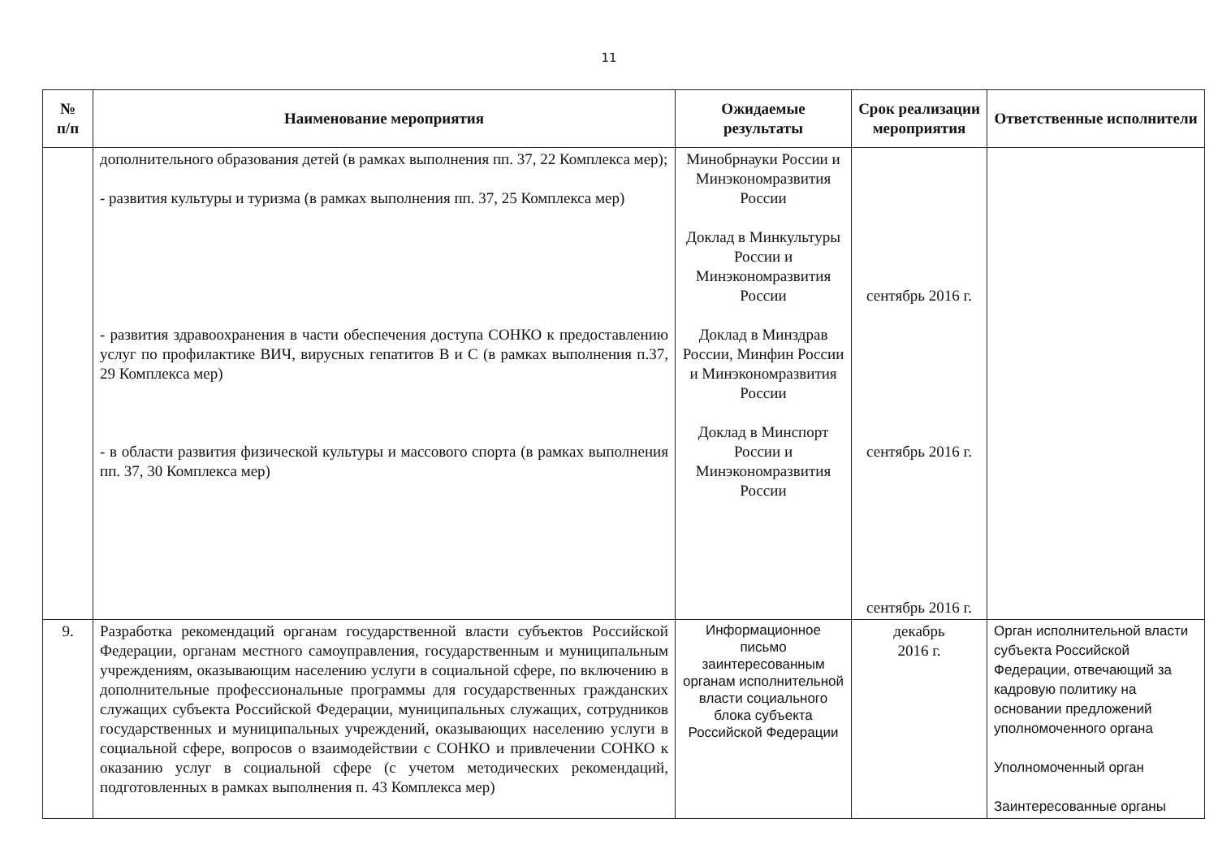11
| № п/п | Наименование мероприятия | Ожидаемые результаты | Срок реализации мероприятия | Ответственные исполнители |
| --- | --- | --- | --- | --- |
| | дополнительного образования детей (в рамках выполнения пп. 37, 22 Комплекса мер); - развития культуры и туризма (в рамках выполнения пп. 37, 25 Комплекса мер) - развития здравоохранения в части обеспечения доступа СОНКО к предоставлению услуг по профилактике ВИЧ, вирусных гепатитов В и С (в рамках выполнения п.37, 29 Комплекса мер) - в области развития физической культуры и массового спорта (в рамках выполнения пп. 37, 30 Комплекса мер) | Минобрнауки России и Минэкономразвития России Доклад в Минкультуры России и Минэкономразвития России Доклад в Минздрав России, Минфин России и Минэкономразвития России Доклад в Минспорт России и Минэкономразвития России | сентябрь 2016 г. сентябрь 2016 г. сентябрь 2016 г. | |
| 9. | Разработка рекомендаций органам государственной власти субъектов Российской Федерации, органам местного самоуправления, государственным и муниципальным учреждениям, оказывающим населению услуги в социальной сфере, по включению в дополнительные профессиональные программы для государственных гражданских служащих субъекта Российской Федерации, муниципальных служащих, сотрудников государственных и муниципальных учреждений, оказывающих населению услуги в социальной сфере, вопросов о взаимодействии с СОНКО и привлечении СОНКО к оказанию услуг в социальной сфере (с учетом методических рекомендаций, подготовленных в рамках выполнения п. 43 Комплекса мер) | Информационное письмо заинтересованным органам исполнительной власти социального блока субъекта Российской Федерации | декабрь 2016 г. | Орган исполнительной власти субъекта Российской Федерации, отвечающий за кадровую политику на основании предложений уполномоченного органа Уполномоченный орган Заинтересованные органы |